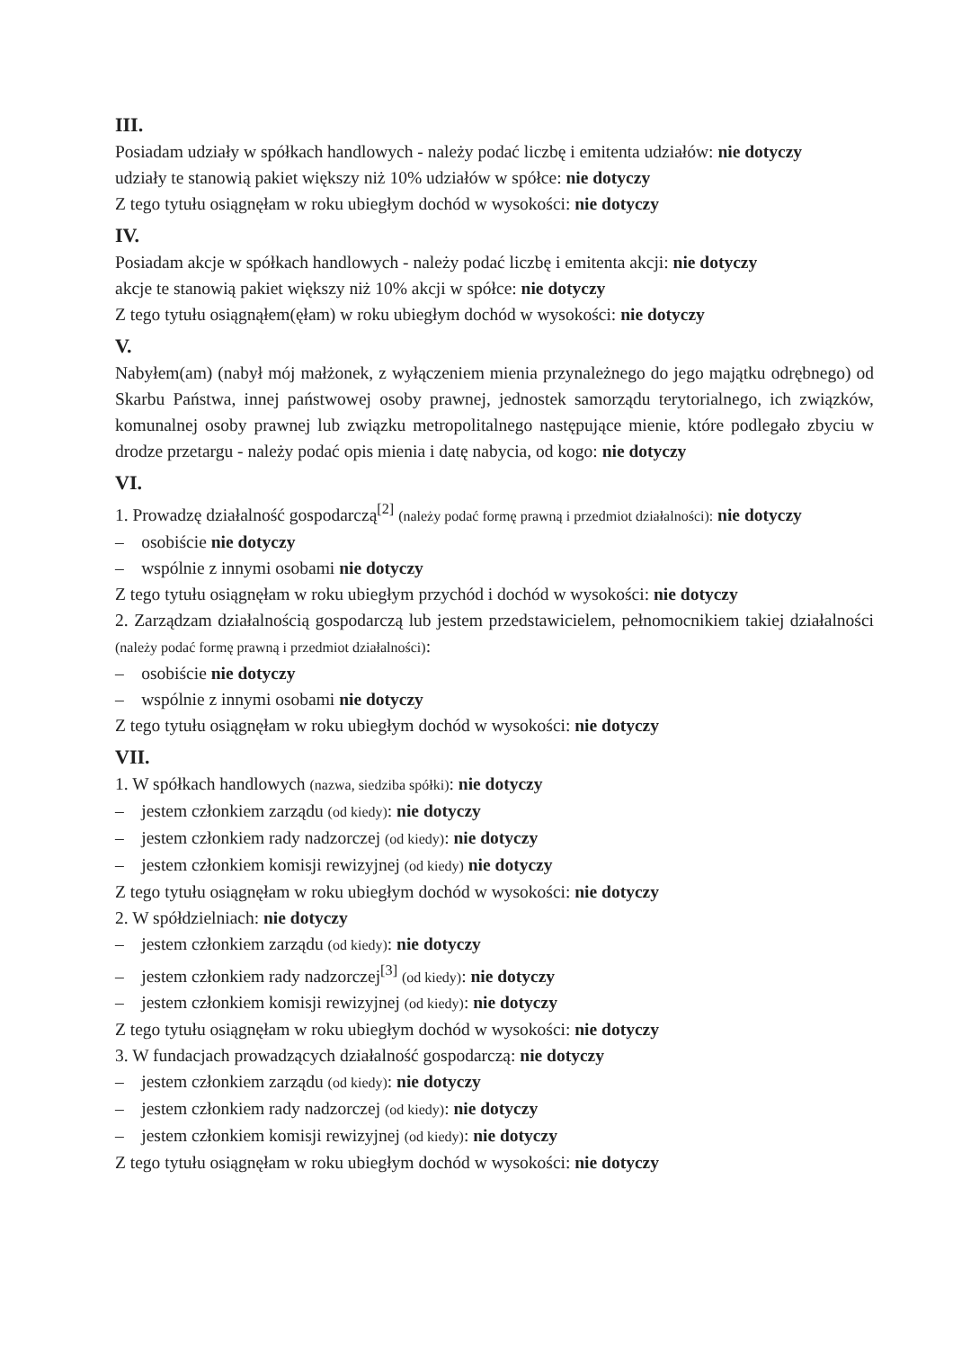III.
Posiadam udziały w spółkach handlowych - należy podać liczbę i emitenta udziałów: nie dotyczy
udziały te stanowią pakiet większy niż 10% udziałów w spółce: nie dotyczy
Z tego tytułu osiągnęłam w roku ubiegłym dochód w wysokości: nie dotyczy
IV.
Posiadam akcje w spółkach handlowych - należy podać liczbę i emitenta akcji: nie dotyczy
akcje te stanowią pakiet większy niż 10% akcji w spółce: nie dotyczy
Z tego tytułu osiągnąłem(ęłam) w roku ubiegłym dochód w wysokości: nie dotyczy
V.
Nabyłem(am) (nabył mój małżonek, z wyłączeniem mienia przynależnego do jego majątku odrębnego) od Skarbu Państwa, innej państwowej osoby prawnej, jednostek samorządu terytorialnego, ich związków, komunalnej osoby prawnej lub związku metropolitalnego następujące mienie, które podlegało zbyciu w drodze przetargu - należy podać opis mienia i datę nabycia, od kogo: nie dotyczy
VI.
1. Prowadzę działalność gospodarczą<sup>[2]</sup> (należy podać formę prawną i przedmiot działalności): nie dotyczy
– osobiście nie dotyczy
– wspólnie z innymi osobami nie dotyczy
Z tego tytułu osiągnęłam w roku ubiegłym przychód i dochód w wysokości: nie dotyczy
2. Zarządzam działalnością gospodarczą lub jestem przedstawicielem, pełnomocnikiem takiej działalności (należy podać formę prawną i przedmiot działalności):
– osobiście nie dotyczy
– wspólnie z innymi osobami nie dotyczy
Z tego tytułu osiągnęłam w roku ubiegłym dochód w wysokości: nie dotyczy
VII.
1. W spółkach handlowych (nazwa, siedziba spółki): nie dotyczy
– jestem członkiem zarządu (od kiedy): nie dotyczy
– jestem członkiem rady nadzorczej (od kiedy): nie dotyczy
– jestem członkiem komisji rewizyjnej (od kiedy) nie dotyczy
Z tego tytułu osiągnęłam w roku ubiegłym dochód w wysokości: nie dotyczy
2. W spółdzielniach: nie dotyczy
– jestem członkiem zarządu (od kiedy): nie dotyczy
– jestem członkiem rady nadzorczej<sup>[3]</sup> (od kiedy): nie dotyczy
– jestem członkiem komisji rewizyjnej (od kiedy): nie dotyczy
Z tego tytułu osiągnęłam w roku ubiegłym dochód w wysokości: nie dotyczy
3. W fundacjach prowadzących działalność gospodarczą: nie dotyczy
– jestem członkiem zarządu (od kiedy): nie dotyczy
– jestem członkiem rady nadzorczej (od kiedy): nie dotyczy
– jestem członkiem komisji rewizyjnej (od kiedy): nie dotyczy
Z tego tytułu osiągnęłam w roku ubiegłym dochód w wysokości: nie dotyczy